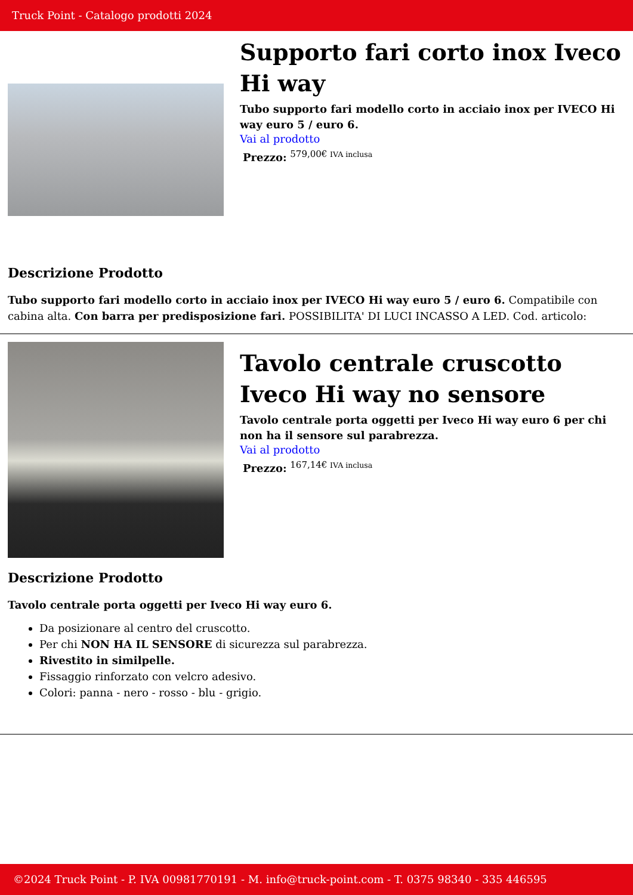Truck Point - Catalogo prodotti 2024
Supporto fari corto inox Iveco Hi way
Tubo supporto fari modello corto in acciaio inox per IVECO Hi way euro 5 / euro 6.
Vai al prodotto
Prezzo: <sup>579,00€ IVA inclusa</sup>
Descrizione Prodotto
Tubo supporto fari modello corto in acciaio inox per IVECO Hi way euro 5 / euro 6. Compatibile con cabina alta. Con barra per predisposizione fari. POSSIBILITA' DI LUCI INCASSO A LED. Cod. articolo:
Tavolo centrale cruscotto Iveco Hi way no sensore
Tavolo centrale porta oggetti per Iveco Hi way euro 6 per chi non ha il sensore sul parabrezza.
Vai al prodotto
Prezzo: <sup>167,14€ IVA inclusa</sup>
Descrizione Prodotto
Tavolo centrale porta oggetti per Iveco Hi way euro 6.
Da posizionare al centro del cruscotto.
Per chi NON HA IL SENSORE di sicurezza sul parabrezza.
Rivestito in similpelle.
Fissaggio rinforzato con velcro adesivo.
Colori: panna - nero - rosso - blu - grigio.
©2024 Truck Point - P. IVA 00981770191 - M. info@truck-point.com - T. 0375 98340 - 335 446595